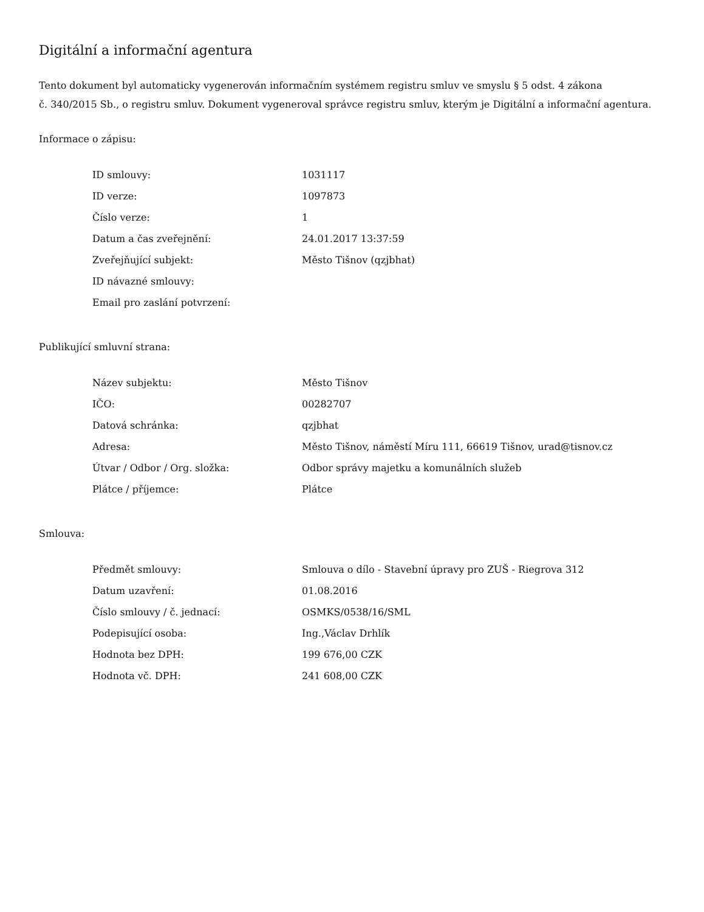Digitální a informační agentura
Tento dokument byl automaticky vygenerován informačním systémem registru smluv ve smyslu § 5 odst. 4 zákona
č. 340/2015 Sb., o registru smluv. Dokument vygeneroval správce registru smluv, kterým je Digitální a informační agentura.
Informace o zápisu:
| ID smlouvy: | 1031117 |
| ID verze: | 1097873 |
| Číslo verze: | 1 |
| Datum a čas zveřejnění: | 24.01.2017 13:37:59 |
| Zveřejňující subjekt: | Město Tišnov (qzjbhat) |
| ID návazné smlouvy: | |
| Email pro zaslání potvrzení: | |
Publikující smluvní strana:
| Název subjektu: | Město Tišnov |
| IČO: | 00282707 |
| Datová schránka: | qzjbhat |
| Adresa: | Město Tišnov, náměstí Míru 111, 66619 Tišnov, urad@tisnov.cz |
| Útvar / Odbor / Org. složka: | Odbor správy majetku a komunálních služeb |
| Plátce / příjemce: | Plátce |
Smlouva:
| Předmět smlouvy: | Smlouva o dílo - Stavební úpravy pro ZUŠ - Riegrova 312 |
| Datum uzavření: | 01.08.2016 |
| Číslo smlouvy / č. jednací: | OSMKS/0538/16/SML |
| Podepisující osoba: | Ing.,Václav Drhlík |
| Hodnota bez DPH: | 199 676,00 CZK |
| Hodnota vč. DPH: | 241 608,00 CZK |